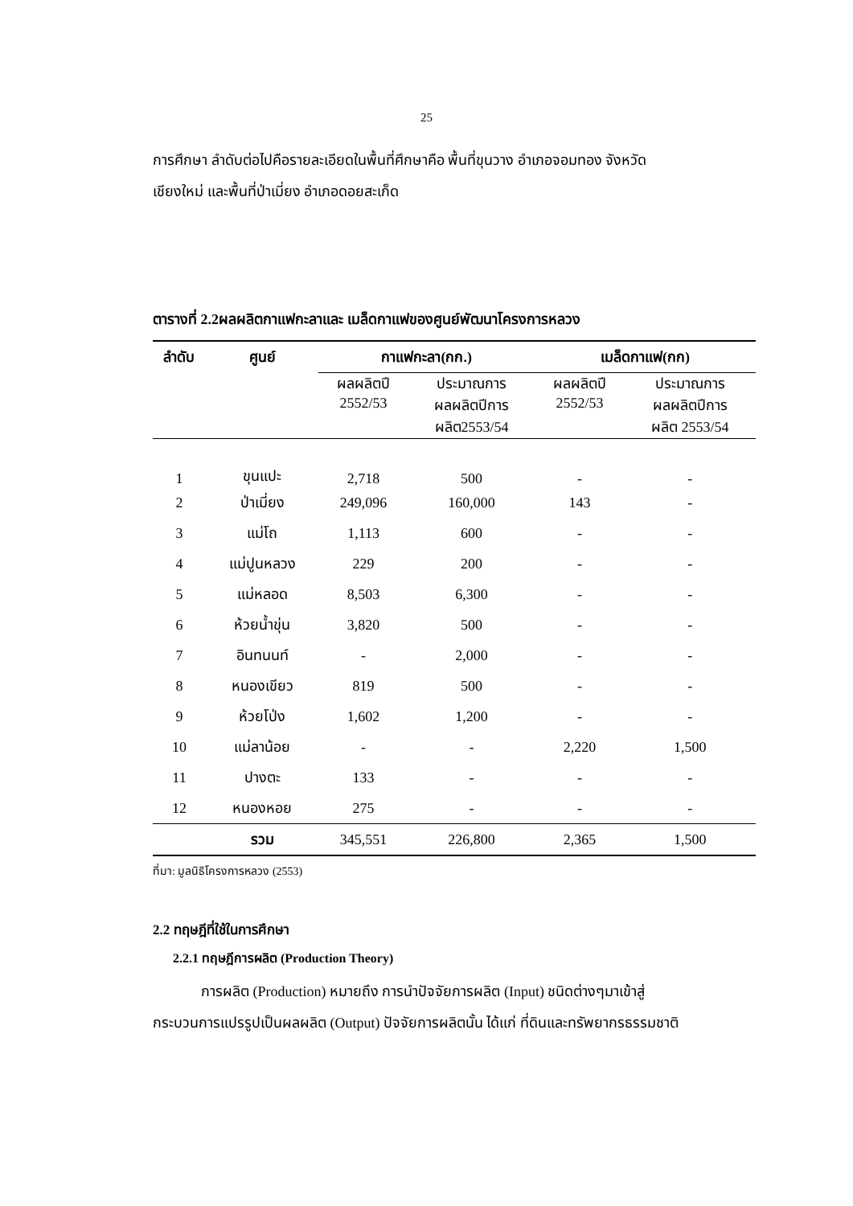25
การศึกษา ลำดับต่อไปคือรายละเอียดในพื้นที่ศึกษาคือ พื้นที่ขุนวาง อำเภอจอมทอง จังหวัด
เชียงใหม่ และพื้นที่ป่าเมี่ยง อำเภอดอยสะเก็ด
ตารางที่ 2.2ผลผลิตกาแฟกะลาและ เมล็ดกาแฟของศูนย์พัฒนาโครงการหลวง
| ลำดับ | ศูนย์ | กาแฟกะลา(กก.) | | เมล็ดกาแฟ(กก) | |
| --- | --- | --- | --- | --- | --- |
| | | ผลผลิตปี 2552/53 | ประมาณการ ผลผลิตปีการ ผลิต2553/54 | ผลผลิตปี 2552/53 | ประมาณการ ผลผลิตปีการ ผลิต 2553/54 |
| 1 | ขุนแปะ | 2,718 | 500 | - | - |
| 2 | ป่าเมี่ยง | 249,096 | 160,000 | 143 | - |
| 3 | แม่โถ | 1,113 | 600 | - | - |
| 4 | แม่ปูนหลวง | 229 | 200 | - | - |
| 5 | แม่หลอด | 8,503 | 6,300 | - | - |
| 6 | ห้วยน้ำขุ่น | 3,820 | 500 | - | - |
| 7 | อินทนนท์ | - | 2,000 | - | - |
| 8 | หนองเขียว | 819 | 500 | - | - |
| 9 | ห้วยโป่ง | 1,602 | 1,200 | - | - |
| 10 | แม่ลาน้อย | - | - | 2,220 | 1,500 |
| 11 | ปางตะ | 133 | - | - | - |
| 12 | หนองหอย | 275 | - | - | - |
| | รวม | 345,551 | 226,800 | 2,365 | 1,500 |
ที่มา: มูลนิธิโครงการหลวง (2553)
2.2 ทฤษฎีที่ใช้ในการศึกษา
2.2.1 ทฤษฎีการผลิต (Production Theory)
การผลิต (Production) หมายถึง การนำปัจจัยการผลิต (Input) ชนิดต่างๆมาเข้าสู่
กระบวนการแปรรูปเป็นผลผลิต (Output) ปัจจัยการผลิตนั้น ได้แก่ ที่ดินและทรัพยากรธรรมชาติ